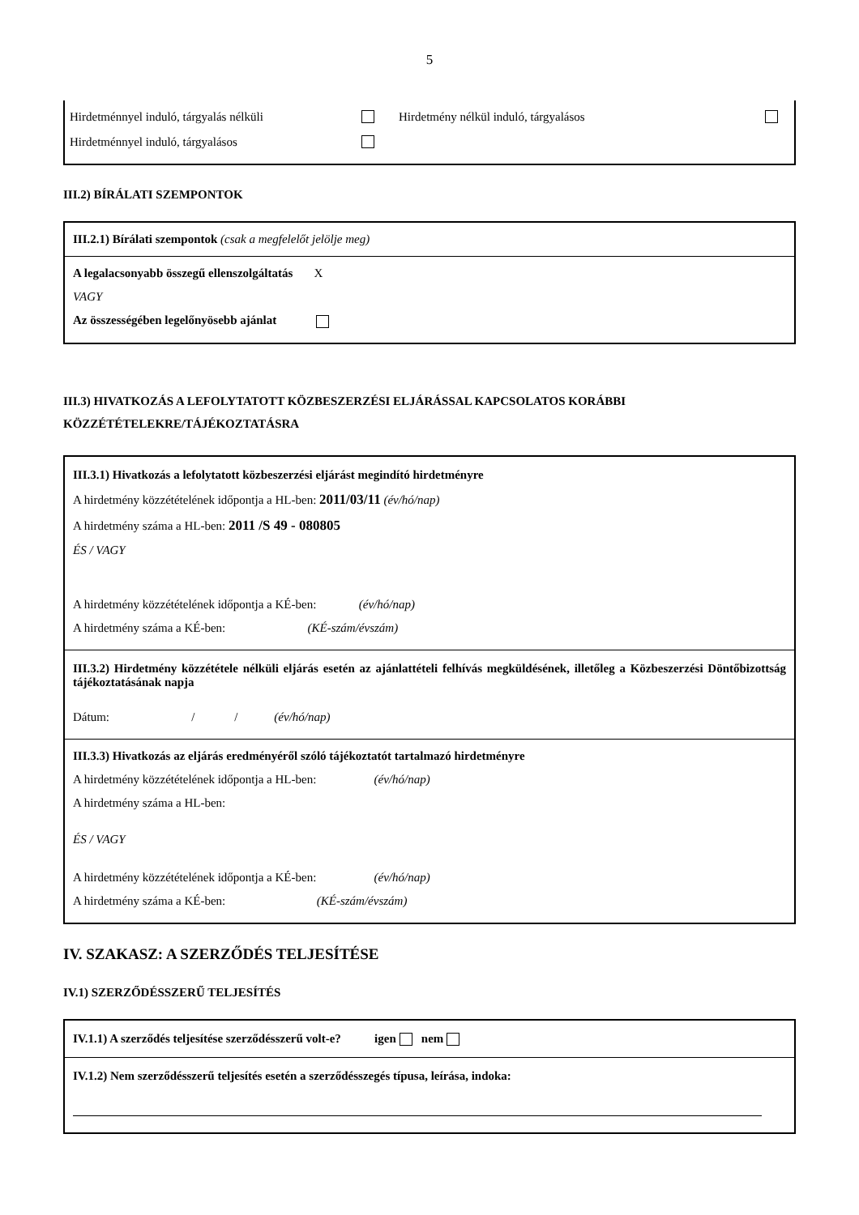5
Hirdetménnyel induló, tárgyalás nélküli Hirdetmény nélkül induló, tárgyalásos
Hirdetménnyel induló, tárgyalásos
III.2) BÍRÁLATI SZEMPONTOK
III.2.1) Bírálati szempontok (csak a megfelelőt jelölje meg)
A legalacsonyabb összegű ellenszolgáltatás X
VAGY
Az összességében legelőnyösebb ajánlat
III.3) HIVATKOZÁS A LEFOLYTATOTT KÖZBESZERZÉSI ELJÁRÁSSAL KAPCSOLATOS KORÁBBI KÖZZÉTÉTELEKRE/TÁJÉKOZTATÁSRA
III.3.1) Hivatkozás a lefolytatott közbeszerzési eljárást megindító hirdetményre
A hirdetmény közzétételének időpontja a HL-ben: 2011/03/11 (év/hó/nap)
A hirdetmény száma a HL-ben: 2011 /S 49 - 080805
ÉS / VAGY
A hirdetmény közzétételének időpontja a KÉ-ben: (év/hó/nap)
A hirdetmény száma a KÉ-ben: (KÉ-szám/évszám)
III.3.2) Hirdetmény közzététele nélküli eljárás esetén az ajánlattételi felhívás megküldésének, illetőleg a Közbeszerzési Döntőbizottság tájékoztatásának napja
Dátum: / / (év/hó/nap)
III.3.3) Hivatkozás az eljárás eredményéről szóló tájékoztatót tartalmazó hirdetményre
A hirdetmény közzétételének időpontja a HL-ben: (év/hó/nap)
A hirdetmény száma a HL-ben:
ÉS / VAGY
A hirdetmény közzétételének időpontja a KÉ-ben: (év/hó/nap)
A hirdetmény száma a KÉ-ben: (KÉ-szám/évszám)
IV. SZAKASZ: A SZERZŐDÉS TELJESÍTÉSE
IV.1) SZERZŐDÉSSZERŰ TELJESÍTÉS
IV.1.1) A szerződés teljesítése szerződésszerű volt-e? igen nem
IV.1.2) Nem szerződésszerű teljesítés esetén a szerződésszegés típusa, leírása, indoka: